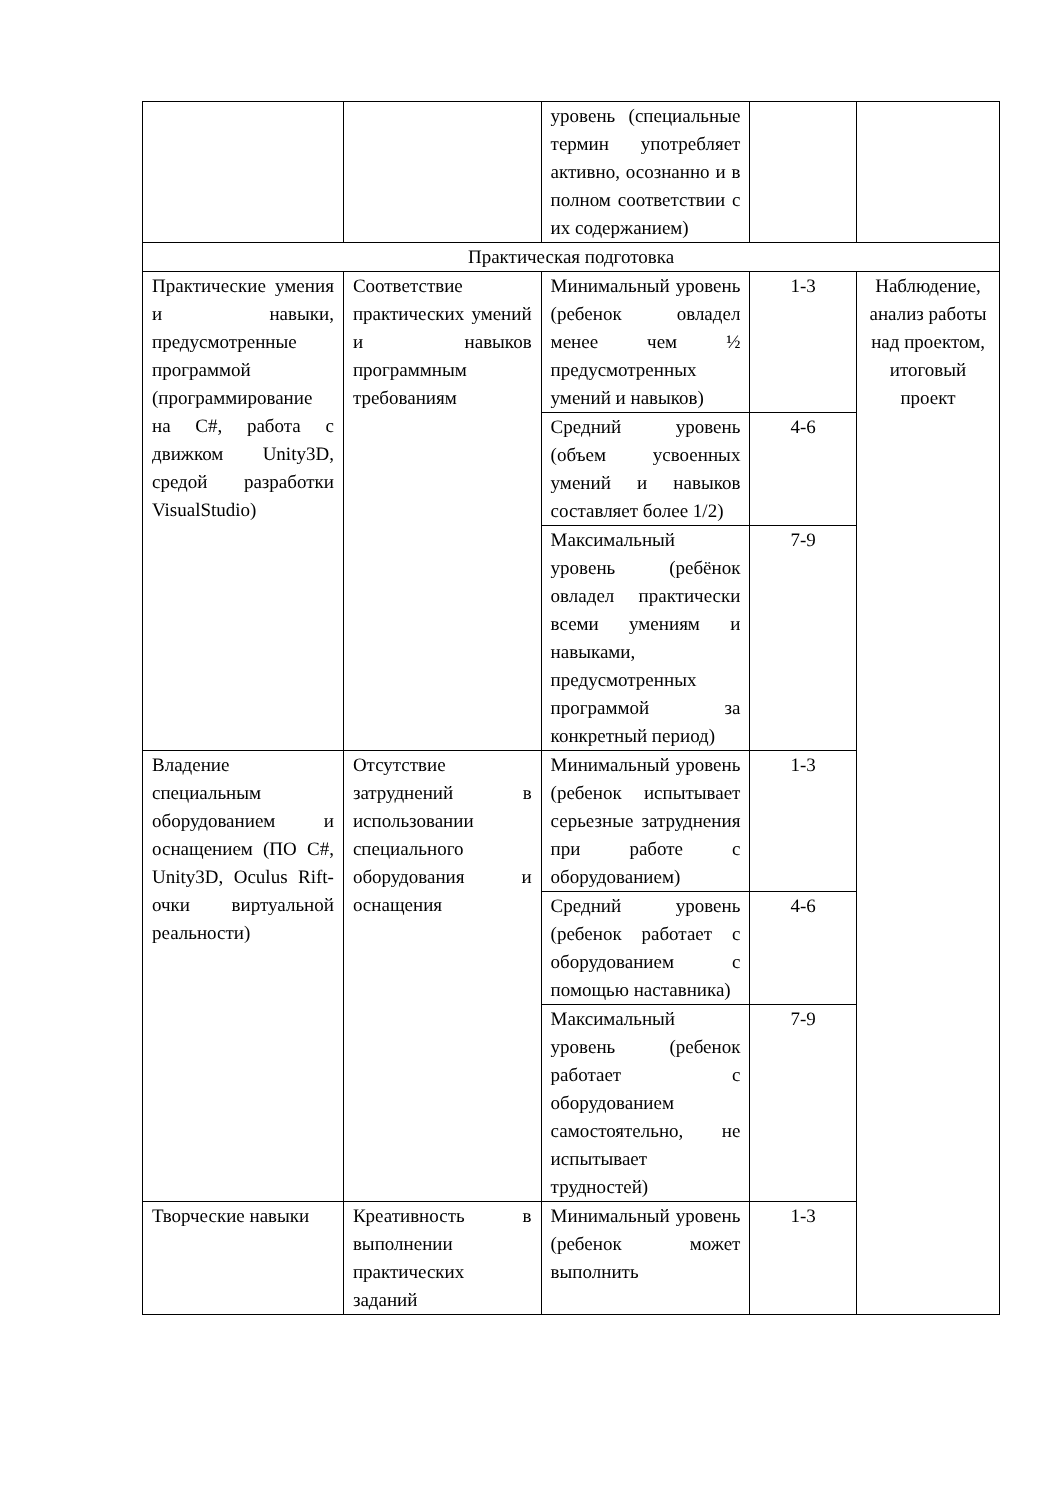| | | уровень (специальные термин употребляет активно, осознанно и в полном соответствии с их содержанием) | | |
| Практическая подготовка | | | | |
| Практические умения и навыки, предусмотренные программой (программирование на C#, работа с движком Unity3D, средой разработки VisualStudio) | Соответствие практических умений и навыков программным требованиям | Минимальный уровень (ребенок овладел менее чем ½ предусмотренных умений и навыков) | 1-3 | Наблюдение, анализ работы над проектом, итоговый проект |
| | | Средний уровень (объем усвоенных умений и навыков составляет более 1/2) | 4-6 | |
| | | Максимальный уровень (ребёнок овладел практически всеми умениям и навыками, предусмотренных программой за конкретный период) | 7-9 | |
| Владение специальным оборудованием и оснащением (ПО C#, Unity3D, Oculus Rift-очки виртуальной реальности) | Отсутствие затруднений в использовании специального оборудования и оснащения | Минимальный уровень (ребенок испытывает серьезные затруднения при работе с оборудованием) | 1-3 | |
| | | Средний уровень (ребенок работает с оборудованием с помощью наставника) | 4-6 | |
| | | Максимальный уровень (ребенок работает с оборудованием самостоятельно, не испытывает трудностей) | 7-9 | |
| Творческие навыки | Креативность в выполнении практических заданий | Минимальный уровень (ребенок может выполнить | 1-3 | |